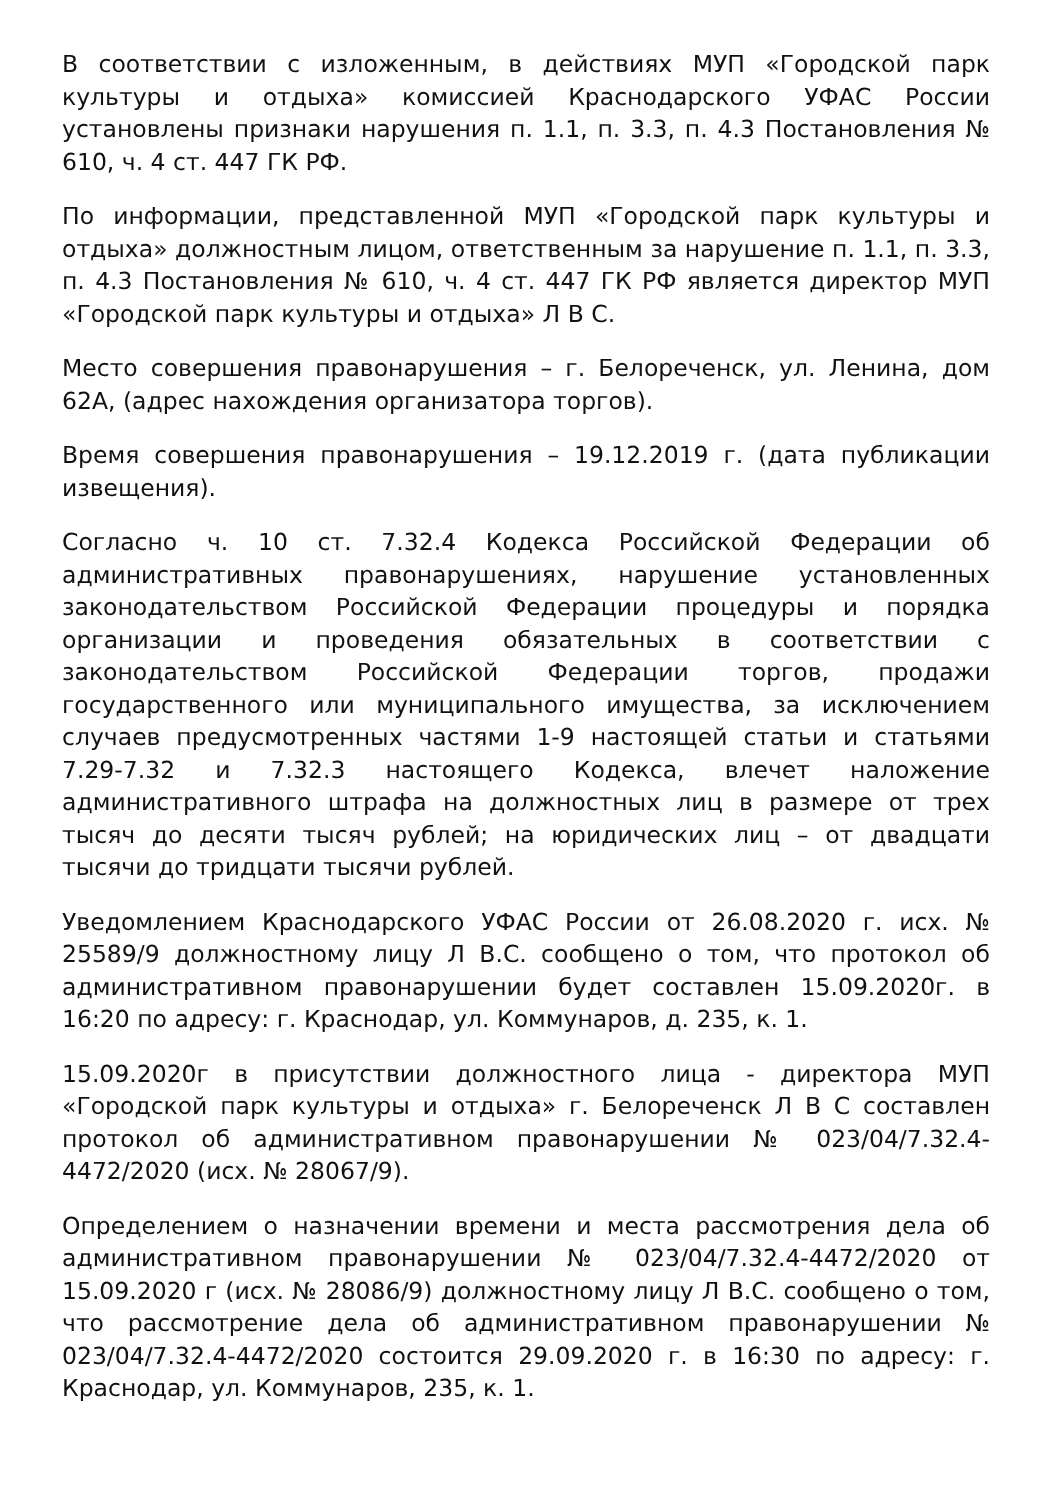В соответствии с изложенным, в действиях МУП «Городской парк культуры и отдыха» комиссией Краснодарского УФАС России установлены признаки нарушения п. 1.1, п. 3.3, п. 4.3 Постановления № 610, ч. 4 ст. 447 ГК РФ.
По информации, представленной МУП «Городской парк культуры и отдыха» должностным лицом, ответственным за нарушение п. 1.1, п. 3.3, п. 4.3 Постановления № 610, ч. 4 ст. 447 ГК РФ является директор МУП «Городской парк культуры и отдыха» Л В С.
Место совершения правонарушения – г. Белореченск, ул. Ленина, дом 62А, (адрес нахождения организатора торгов).
Время совершения правонарушения – 19.12.2019 г. (дата публикации извещения).
Согласно ч. 10 ст. 7.32.4 Кодекса Российской Федерации об административных правонарушениях, нарушение установленных законодательством Российской Федерации процедуры и порядка организации и проведения обязательных в соответствии с законодательством Российской Федерации торгов, продажи государственного или муниципального имущества, за исключением случаев предусмотренных частями 1-9 настоящей статьи и статьями 7.29-7.32 и 7.32.3 настоящего Кодекса, влечет наложение административного штрафа на должностных лиц в размере от трех тысяч до десяти тысяч рублей; на юридических лиц – от двадцати тысячи до тридцати тысячи рублей.
Уведомлением Краснодарского УФАС России от 26.08.2020 г. исх. № 25589/9 должностному лицу Л В.С. сообщено о том, что протокол об административном правонарушении будет составлен 15.09.2020г. в 16:20 по адресу: г. Краснодар, ул. Коммунаров, д. 235, к. 1.
15.09.2020г в присутствии должностного лица - директора МУП «Городской парк культуры и отдыха» г. Белореченск Л В С составлен протокол об административном правонарушении № 023/04/7.32.4-4472/2020 (исх. № 28067/9).
Определением о назначении времени и места рассмотрения дела об административном правонарушении № 023/04/7.32.4-4472/2020 от 15.09.2020 г (исх. № 28086/9) должностному лицу Л В.С. сообщено о том, что рассмотрение дела об административном правонарушении № 023/04/7.32.4-4472/2020 состоится 29.09.2020 г. в 16:30 по адресу: г. Краснодар, ул. Коммунаров, 235, к. 1.